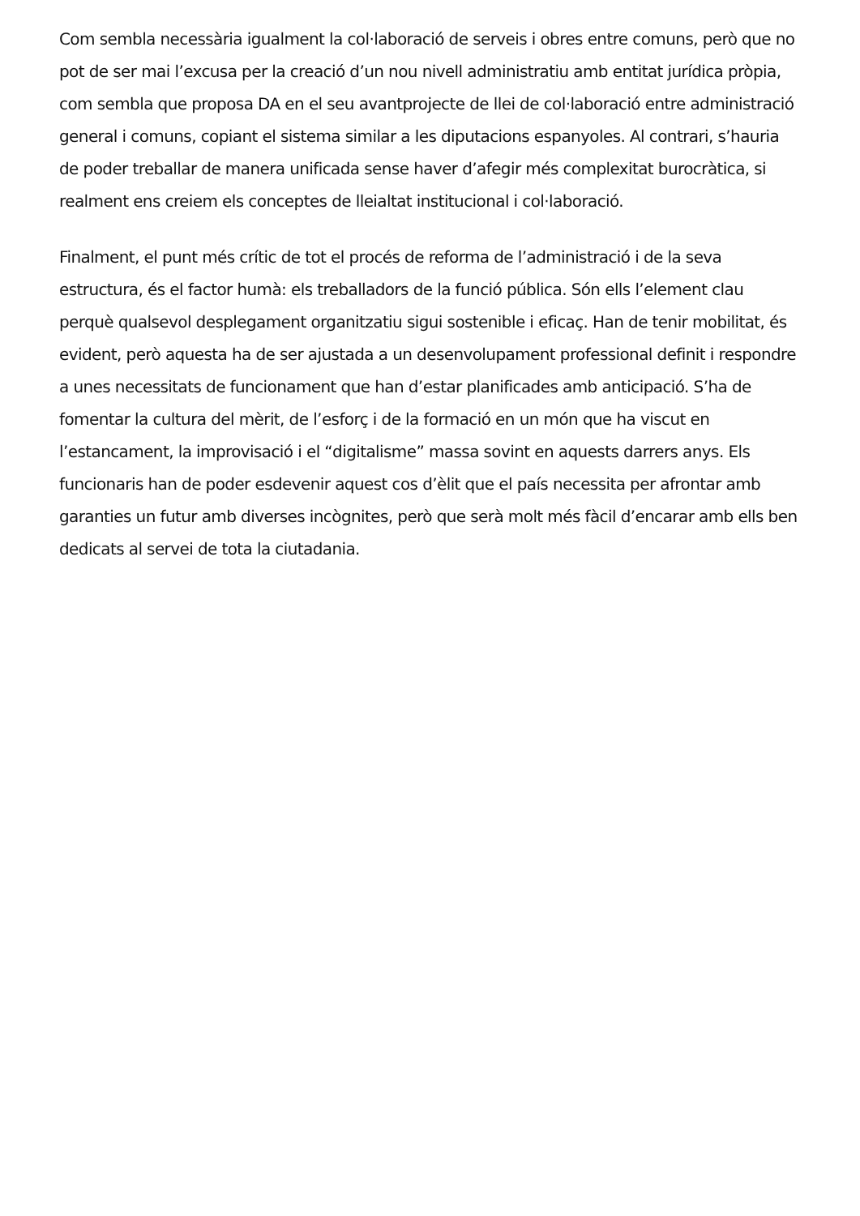Com sembla necessària igualment la col·laboració de serveis i obres entre comuns, però que no pot de ser mai l’excusa per la creació d’un nou nivell administratiu amb entitat jurídica pròpia, com sembla que proposa DA en el seu avantprojecte de llei de col·laboració entre administració general i comuns, copiant el sistema similar a les diputacions espanyoles. Al contrari, s’hauria de poder treballar de manera unificada sense haver d’afegir més complexitat burocràtica, si realment ens creiem els conceptes de lleialtat institucional i col·laboració.
Finalment, el punt més crític de tot el procés de reforma de l’administració i de la seva estructura, és el factor humà: els treballadors de la funció pública. Són ells l’element clau perquè qualsevol desplegament organitzatiu sigui sostenible i eficaç. Han de tenir mobilitat, és evident, però aquesta ha de ser ajustada a un desenvolupament professional definit i respondre a unes necessitats de funcionament que han d’estar planificades amb anticipació. S’ha de fomentar la cultura del mèrit, de l’esforç i de la formació en un món que ha viscut en l’estancament, la improvisació i el “digitalisme” massa sovint en aquests darrers anys. Els funcionaris han de poder esdevenir aquest cos d’èlit que el país necessita per afrontar amb garanties un futur amb diverses incògnites, però que serà molt més fàcil d’encarar amb ells ben dedicats al servei de tota la ciutadania.